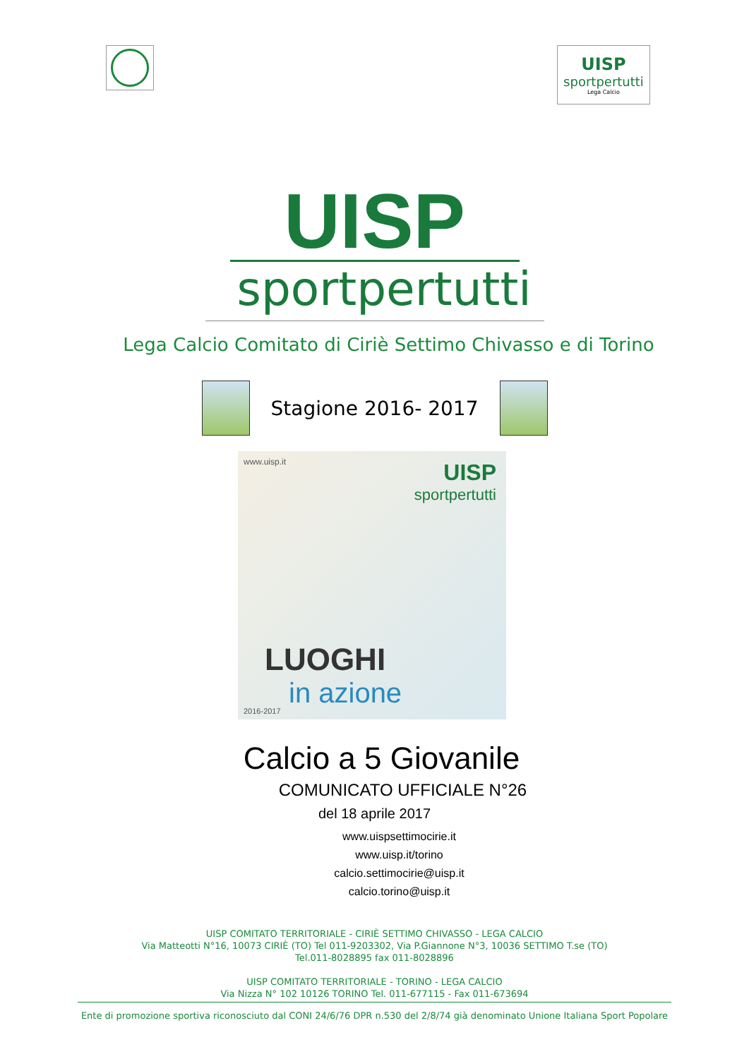UISP
sportpertutti
Lega Calcio
UISP
sportpertutti
Lega Calcio Comitato di Ciriè Settimo Chivasso e di Torino
Stagione 2016- 2017
www.uisp.it
UISP
sportpertutti
LUOGHI
in azione
2016-2017
Calcio a 5 Giovanile
COMUNICATO UFFICIALE N°26
del 18 aprile 2017
www.uispsettimocirie.it
www.uisp.it/torino
calcio.settimocirie@uisp.it
calcio.torino@uisp.it
UISP COMITATO TERRITORIALE - CIRIÈ SETTIMO CHIVASSO - LEGA CALCIO
Via Matteotti N°16, 10073 CIRIÈ (TO) Tel 011-9203302, Via P.Giannone N°3, 10036 SETTIMO T.se (TO)
Tel.011-8028895 fax 011-8028896
UISP COMITATO TERRITORIALE - TORINO - LEGA CALCIO
Via Nizza N° 102 10126 TORINO Tel. 011-677115 - Fax 011-673694
Ente di promozione sportiva riconosciuto dal CONI 24/6/76 DPR n.530 del 2/8/74 già denominato Unione Italiana Sport Popolare